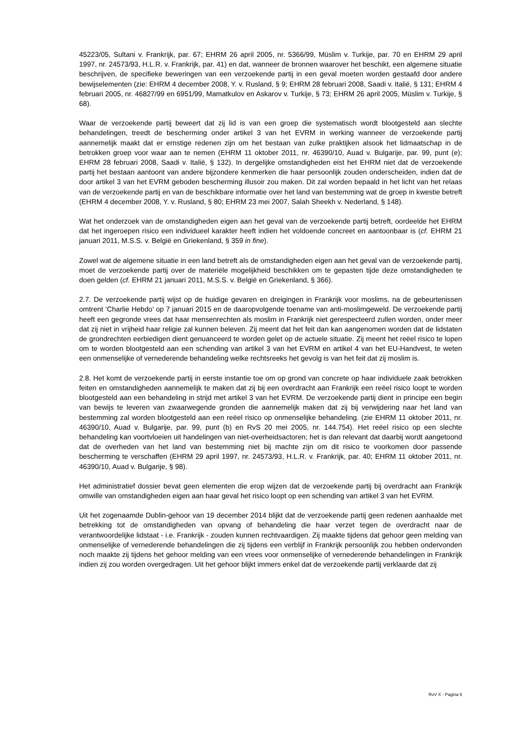45223/05, Sultani v. Frankrijk, par. 67; EHRM 26 april 2005, nr. 5366/99, Müslim v. Turkije, par. 70 en EHRM 29 april 1997, nr. 24573/93, H.L.R. v. Frankrijk, par. 41) en dat, wanneer de bronnen waarover het beschikt, een algemene situatie beschrijven, de specifieke beweringen van een verzoekende partij in een geval moeten worden gestaafd door andere bewijselementen (zie: EHRM 4 december 2008, Y. v. Rusland, § 9; EHRM 28 februari 2008, Saadi v. Italië, § 131; EHRM 4 februari 2005, nr. 46827/99 en 6951/99, Mamatkulov en Askarov v. Turkije, § 73; EHRM 26 april 2005, Müslim v. Turkije, § 68).
Waar de verzoekende partij beweert dat zij lid is van een groep die systematisch wordt blootgesteld aan slechte behandelingen, treedt de bescherming onder artikel 3 van het EVRM in werking wanneer de verzoekende partij aannemelijk maakt dat er ernstige redenen zijn om het bestaan van zulke praktijken alsook het lidmaatschap in de betrokken groep voor waar aan te nemen (EHRM 11 oktober 2011, nr. 46390/10, Auad v. Bulgarije, par. 99, punt (e); EHRM 28 februari 2008, Saadi v. Italië, § 132). In dergelijke omstandigheden eist het EHRM niet dat de verzoekende partij het bestaan aantoont van andere bijzondere kenmerken die haar persoonlijk zouden onderscheiden, indien dat de door artikel 3 van het EVRM geboden bescherming illusoir zou maken. Dit zal worden bepaald in het licht van het relaas van de verzoekende partij en van de beschikbare informatie over het land van bestemming wat de groep in kwestie betreft (EHRM 4 december 2008, Y. v. Rusland, § 80; EHRM 23 mei 2007, Salah Sheekh v. Nederland, § 148).
Wat het onderzoek van de omstandigheden eigen aan het geval van de verzoekende partij betreft, oordeelde het EHRM dat het ingeroepen risico een individueel karakter heeft indien het voldoende concreet en aantoonbaar is (cf. EHRM 21 januari 2011, M.S.S. v. België en Griekenland, § 359 in fine).
Zowel wat de algemene situatie in een land betreft als de omstandigheden eigen aan het geval van de verzoekende partij, moet de verzoekende partij over de materiële mogelijkheid beschikken om te gepasten tijde deze omstandigheden te doen gelden (cf. EHRM 21 januari 2011, M.S.S. v. België en Griekenland, § 366).
2.7. De verzoekende partij wijst op de huidige gevaren en dreigingen in Frankrijk voor moslims, na de gebeurtenissen omtrent ‘Charlie Hebdo’ op 7 januari 2015 en de daaropvolgende toename van anti-moslimgeweld. De verzoekende partij heeft een gegronde vrees dat haar mensenrechten als moslim in Frankrijk niet gerespecteerd zullen worden, onder meer dat zij niet in vrijheid haar religie zal kunnen beleven. Zij meent dat het feit dan kan aangenomen worden dat de lidstaten de grondrechten eerbiedigen dient genuanceerd te worden gelet op de actuele situatie. Zij meent het reëel risico te lopen om te worden blootgesteld aan een schending van artikel 3 van het EVRM en artikel 4 van het EU-Handvest, te weten een onmenselijke of vernederende behandeling welke rechtsreeks het gevolg is van het feit dat zij moslim is.
2.8. Het komt de verzoekende partij in eerste instantie toe om op grond van concrete op haar individuele zaak betrokken feiten en omstandigheden aannemelijk te maken dat zij bij een overdracht aan Frankrijk een reëel risico loopt te worden blootgesteld aan een behandeling in strijd met artikel 3 van het EVRM. De verzoekende partij dient in principe een begin van bewijs te leveren van zwaarwegende gronden die aannemelijk maken dat zij bij verwijdering naar het land van bestemming zal worden blootgesteld aan een reëel risico op onmenselijke behandeling. (zie EHRM 11 oktober 2011, nr. 46390/10, Auad v. Bulgarije, par. 99, punt (b) en RvS 20 mei 2005, nr. 144.754). Het reëel risico op een slechte behandeling kan voortvloeien uit handelingen van niet-overheidsactoren; het is dan relevant dat daarbij wordt aangetoond dat de overheden van het land van bestemming niet bij machte zijn om dit risico te voorkomen door passende bescherming te verschaffen (EHRM 29 april 1997, nr. 24573/93, H.L.R. v. Frankrijk, par. 40; EHRM 11 oktober 2011, nr. 46390/10, Auad v. Bulgarije, § 98).
Het administratief dossier bevat geen elementen die erop wijzen dat de verzoekende partij bij overdracht aan Frankrijk omwille van omstandigheden eigen aan haar geval het risico loopt op een schending van artikel 3 van het EVRM.
Uit het zogenaamde Dublin-gehoor van 19 december 2014 blijkt dat de verzoekende partij geen redenen aanhaalde met betrekking tot de omstandigheden van opvang of behandeling die haar verzet tegen de overdracht naar de verantwoordelijke lidstaat - i.e. Frankrijk - zouden kunnen rechtvaardigen. Zij maakte tijdens dat gehoor geen melding van onmenselijke of vernederende behandelingen die zij tijdens een verblijf in Frankrijk persoonlijk zou hebben ondervonden noch maakte zij tijdens het gehoor melding van een vrees voor onmenselijke of vernederende behandelingen in Frankrijk indien zij zou worden overgedragen. Uit het gehoor blijkt immers enkel dat de verzoekende partij verklaarde dat zij
RvV X - Pagina 6